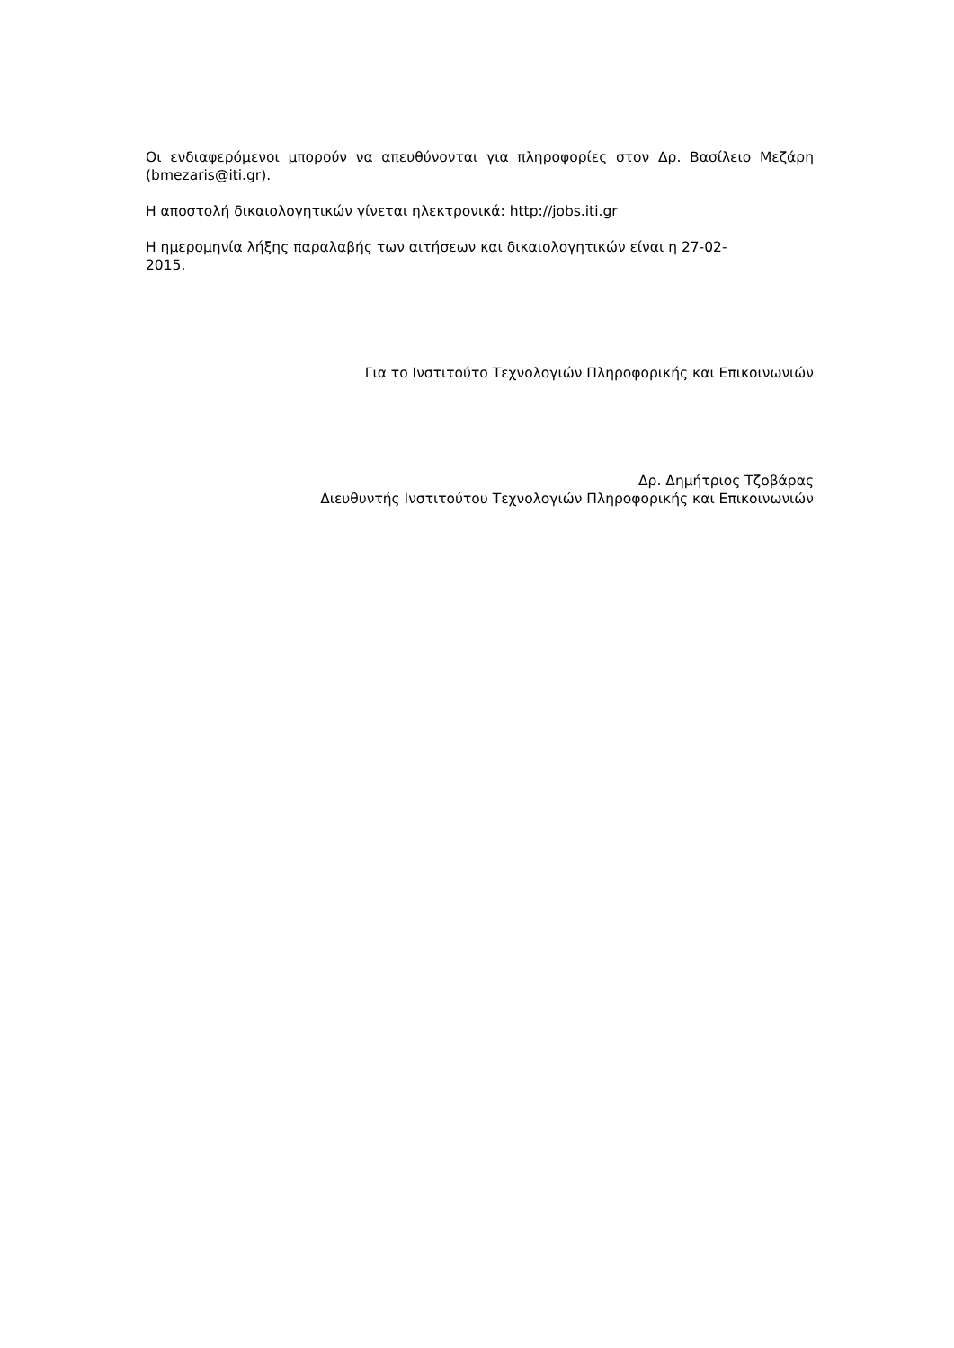Οι ενδιαφερόμενοι μπορούν να απευθύνονται για πληροφορίες στον Δρ. Βασίλειο Μεζάρη (bmezaris@iti.gr).
Η αποστολή δικαιολογητικών γίνεται ηλεκτρονικά: http://jobs.iti.gr
Η ημερομηνία λήξης παραλαβής των αιτήσεων και δικαιολογητικών είναι η 27-02-
2015.
Για το Ινστιτούτο Τεχνολογιών Πληροφορικής και Επικοινωνιών
Δρ. Δημήτριος Τζοβάρας
Διευθυντής Ινστιτούτου Τεχνολογιών Πληροφορικής και Επικοινωνιών